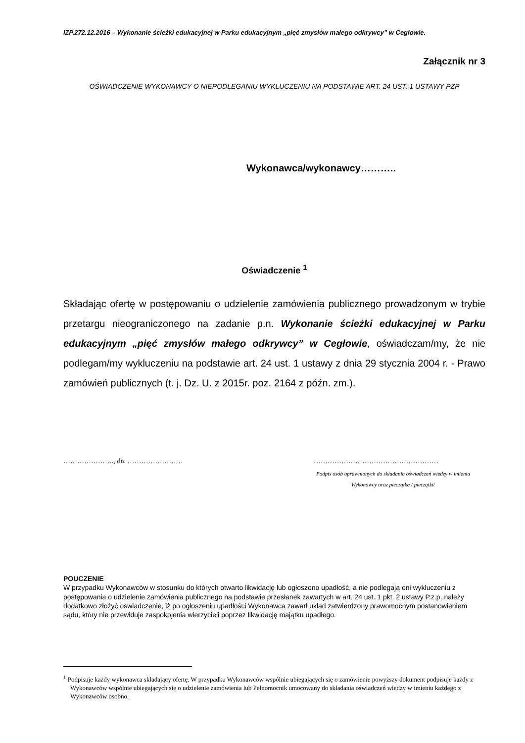IZP.272.12.2016 – Wykonanie ścieżki edukacyjnej w Parku edukacyjnym „pięć zmysłów małego odkrywcy” w Cegłowie.
Załącznik nr 3
OŚWIADCZENIE WYKONAWCY O NIEPODLEGANIU WYKLUCZENIU NA PODSTAWIE ART. 24 UST. 1 USTAWY PZP
Wykonawca/wykonawcy………..
Oświadczenie <sup>1</sup>
Składając ofertę w postępowaniu o udzielenie zamówienia publicznego prowadzonym w trybie przetargu nieograniczonego na zadanie p.n. Wykonanie ścieżki edukacyjnej w Parku edukacyjnym „pięć zmysłów małego odkrywcy” w Cegłowie, oświadczam/my, że nie podlegam/my wykluczeniu na podstawie art. 24 ust. 1 ustawy z dnia 29 stycznia 2004 r. - Prawo zamówień publicznych (t. j. Dz. U. z 2015r. poz. 2164 z późn. zm.).
…………………., dn. …………………… ………………………………………………
Podpis osób uprawnionych do składania oświadczeń wiedzy w imieniu
Wykonawcy oraz pieczątka / pieczątki/
POUCZENIE
W przypadku Wykonawców w stosunku do których otwarto likwidację lub ogłoszono upadłość, a nie podlegają oni wykluczeniu z postępowania o udzielenie zamówienia publicznego na podstawie przesłanek zawartych w art. 24 ust. 1 pkt. 2 ustawy P.z.p. należy dodatkowo złożyć oświadczenie, iż po ogłoszeniu upadłości Wykonawca zawarł układ zatwierdzony prawomocnym postanowieniem sądu, który nie przewiduje zaspokojenia wierzycieli poprzez likwidację majątku upadłego.
<sup>1</sup> Podpisuje każdy wykonawca składający ofertę. W przypadku Wykonawców wspólnie ubiegających się o zamówienie powyższy dokument podpisuje każdy z Wykonawców wspólnie ubiegających się o udzielenie zamówienia lub Pełnomocnik umocowany do składania oświadczeń wiedzy w imieniu każdego z Wykonawców osobno.